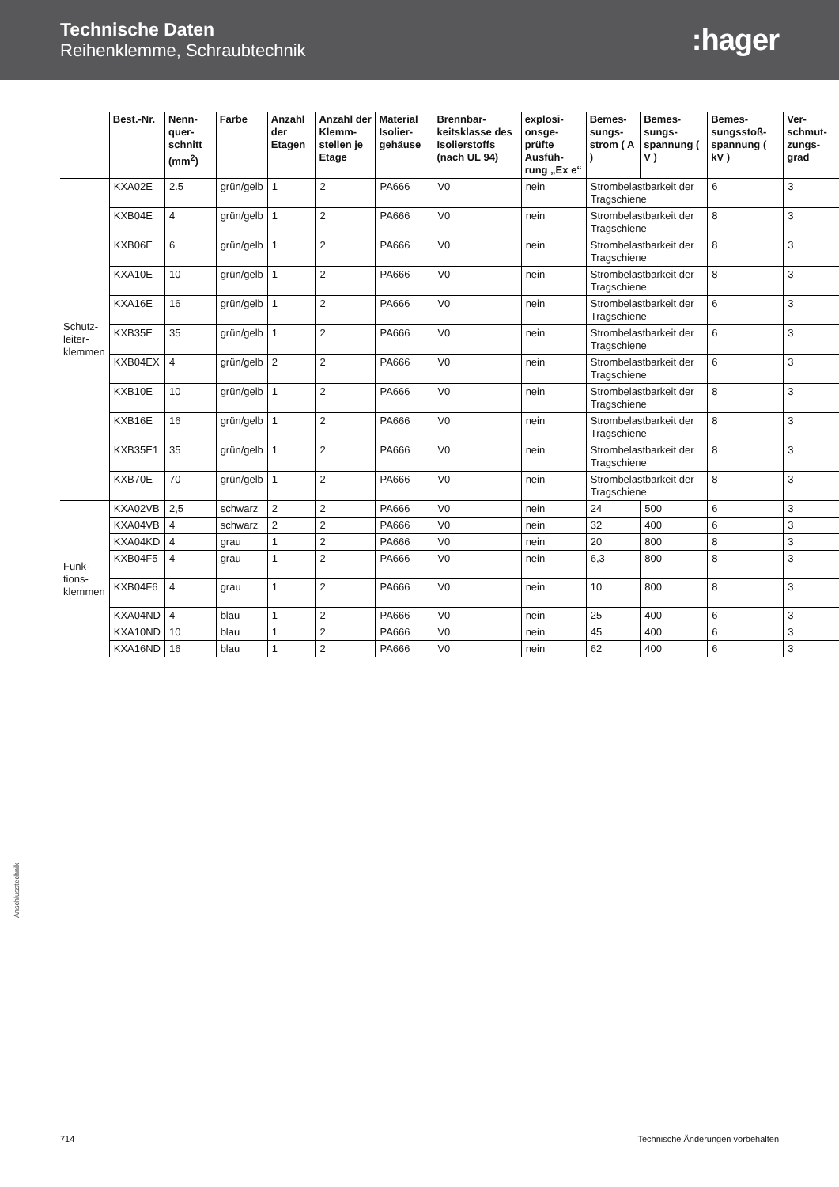Technische Daten
Reihenklemme, Schraubtechnik
:hager
| | Best.-Nr. | Nenn-quer-schnitt (mm<sup>2</sup>) | Farbe | Anzahl der Etagen | Anzahl der Klemm-stellen je Etage | Material Isolier-gehäuse | Brennbar-keitsklasse des Isolierstoffs (nach UL 94) | explosi-onsge-prüfte Ausfüh-rung „Ex e“ | Bemes-sungs-strom ( A ) | Bemes-sungs-spannung ( V ) | Bemes-sungsstoß-spannung ( kV ) | Ver-schmut-zungs-grad |
| --- | --- | --- | --- | --- | --- | --- | --- | --- | --- | --- | --- | --- |
| Schutz- leiter- klemmen | KXA02E | 2.5 | grün/gelb | 1 | 2 | PA666 | V0 | nein | Strombelastbarkeit der Tragschiene | | 6 | 3 |
| | KXB04E | 4 | grün/gelb | 1 | 2 | PA666 | V0 | nein | Strombelastbarkeit der Tragschiene | | 8 | 3 |
| | KXB06E | 6 | grün/gelb | 1 | 2 | PA666 | V0 | nein | Strombelastbarkeit der Tragschiene | | 8 | 3 |
| | KXA10E | 10 | grün/gelb | 1 | 2 | PA666 | V0 | nein | Strombelastbarkeit der Tragschiene | | 8 | 3 |
| | KXA16E | 16 | grün/gelb | 1 | 2 | PA666 | V0 | nein | Strombelastbarkeit der Tragschiene | | 6 | 3 |
| | KXB35E | 35 | grün/gelb | 1 | 2 | PA666 | V0 | nein | Strombelastbarkeit der Tragschiene | | 6 | 3 |
| | KXB04EX | 4 | grün/gelb | 2 | 2 | PA666 | V0 | nein | Strombelastbarkeit der Tragschiene | | 6 | 3 |
| | KXB10E | 10 | grün/gelb | 1 | 2 | PA666 | V0 | nein | Strombelastbarkeit der Tragschiene | | 8 | 3 |
| | KXB16E | 16 | grün/gelb | 1 | 2 | PA666 | V0 | nein | Strombelastbarkeit der Tragschiene | | 8 | 3 |
| | KXB35E1 | 35 | grün/gelb | 1 | 2 | PA666 | V0 | nein | Strombelastbarkeit der Tragschiene | | 8 | 3 |
| | KXB70E | 70 | grün/gelb | 1 | 2 | PA666 | V0 | nein | Strombelastbarkeit der Tragschiene | | 8 | 3 |
| Funk- tions- klemmen | KXA02VB | 2,5 | schwarz | 2 | 2 | PA666 | V0 | nein | 24 | 500 | 6 | 3 |
| | KXA04VB | 4 | schwarz | 2 | 2 | PA666 | V0 | nein | 32 | 400 | 6 | 3 |
| | KXA04KD | 4 | grau | 1 | 2 | PA666 | V0 | nein | 20 | 800 | 8 | 3 |
| | KXB04F5 | 4 | grau | 1 | 2 | PA666 | V0 | nein | 6,3 | 800 | 8 | 3 |
| | KXB04F6 | 4 | grau | 1 | 2 | PA666 | V0 | nein | 10 | 800 | 8 | 3 |
| | KXA04ND | 4 | blau | 1 | 2 | PA666 | V0 | nein | 25 | 400 | 6 | 3 |
| | KXA10ND | 10 | blau | 1 | 2 | PA666 | V0 | nein | 45 | 400 | 6 | 3 |
| | KXA16ND | 16 | blau | 1 | 2 | PA666 | V0 | nein | 62 | 400 | 6 | 3 |
Anschlusstechnik
714 Technische Änderungen vorbehalten